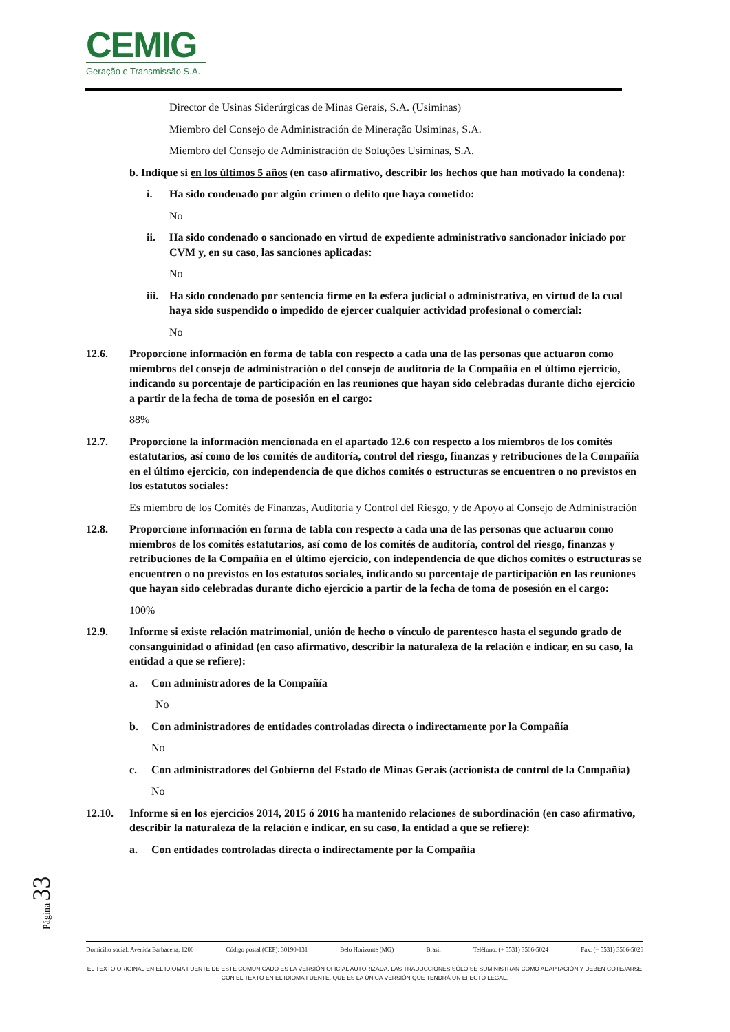CEMIG
Geração e Transmissão S.A.
Director de Usinas Siderúrgicas de Minas Gerais, S.A. (Usiminas)
Miembro del Consejo de Administración de Mineração Usiminas, S.A.
Miembro del Consejo de Administración de Soluções Usiminas, S.A.
b. Indique si en los últimos 5 años (en caso afirmativo, describir los hechos que han motivado la condena):
i. Ha sido condenado por algún crimen o delito que haya cometido:
No
ii. Ha sido condenado o sancionado en virtud de expediente administrativo sancionador iniciado por CVM y, en su caso, las sanciones aplicadas:
No
iii. Ha sido condenado por sentencia firme en la esfera judicial o administrativa, en virtud de la cual haya sido suspendido o impedido de ejercer cualquier actividad profesional o comercial:
No
12.6. Proporcione información en forma de tabla con respecto a cada una de las personas que actuaron como miembros del consejo de administración o del consejo de auditoría de la Compañía en el último ejercicio, indicando su porcentaje de participación en las reuniones que hayan sido celebradas durante dicho ejercicio a partir de la fecha de toma de posesión en el cargo:
88%
12.7. Proporcione la información mencionada en el apartado 12.6 con respecto a los miembros de los comités estatutarios, así como de los comités de auditoría, control del riesgo, finanzas y retribuciones de la Compañía en el último ejercicio, con independencia de que dichos comités o estructuras se encuentren o no previstos en los estatutos sociales:
Es miembro de los Comités de Finanzas, Auditoría y Control del Riesgo, y de Apoyo al Consejo de Administración
12.8. Proporcione información en forma de tabla con respecto a cada una de las personas que actuaron como miembros de los comités estatutarios, así como de los comités de auditoría, control del riesgo, finanzas y retribuciones de la Compañía en el último ejercicio, con independencia de que dichos comités o estructuras se encuentren o no previstos en los estatutos sociales, indicando su porcentaje de participación en las reuniones que hayan sido celebradas durante dicho ejercicio a partir de la fecha de toma de posesión en el cargo:
100%
12.9. Informe si existe relación matrimonial, unión de hecho o vínculo de parentesco hasta el segundo grado de consanguinidad o afinidad (en caso afirmativo, describir la naturaleza de la relación e indicar, en su caso, la entidad a que se refiere):
a. Con administradores de la Compañía
No
b. Con administradores de entidades controladas directa o indirectamente por la Compañía
No
c. Con administradores del Gobierno del Estado de Minas Gerais (accionista de control de la Compañía)
No
12.10. Informe si en los ejercicios 2014, 2015 ó 2016 ha mantenido relaciones de subordinación (en caso afirmativo, describir la naturaleza de la relación e indicar, en su caso, la entidad a que se refiere):
a. Con entidades controladas directa o indirectamente por la Compañía
Página 33
Domicilio social: Avenida Barbacena, 1200 Código postal (CEP): 30190-131 Belo Horizonte (MG) Brasil Teléfono: (+ 5531) 3506-5024 Fax: (+ 5531) 3506-5026
EL TEXTO ORIGINAL EN EL IDIOMA FUENTE DE ESTE COMUNICADO ES LA VERSIÓN OFICIAL AUTORIZADA. LAS TRADUCCIONES SÓLO SE SUMINISTRAN COMO ADAPTACIÓN Y DEBEN COTEJARSE CON EL TEXTO EN EL IDIOMA FUENTE, QUE ES LA ÚNICA VERSIÓN QUE TENDRÁ UN EFECTO LEGAL.